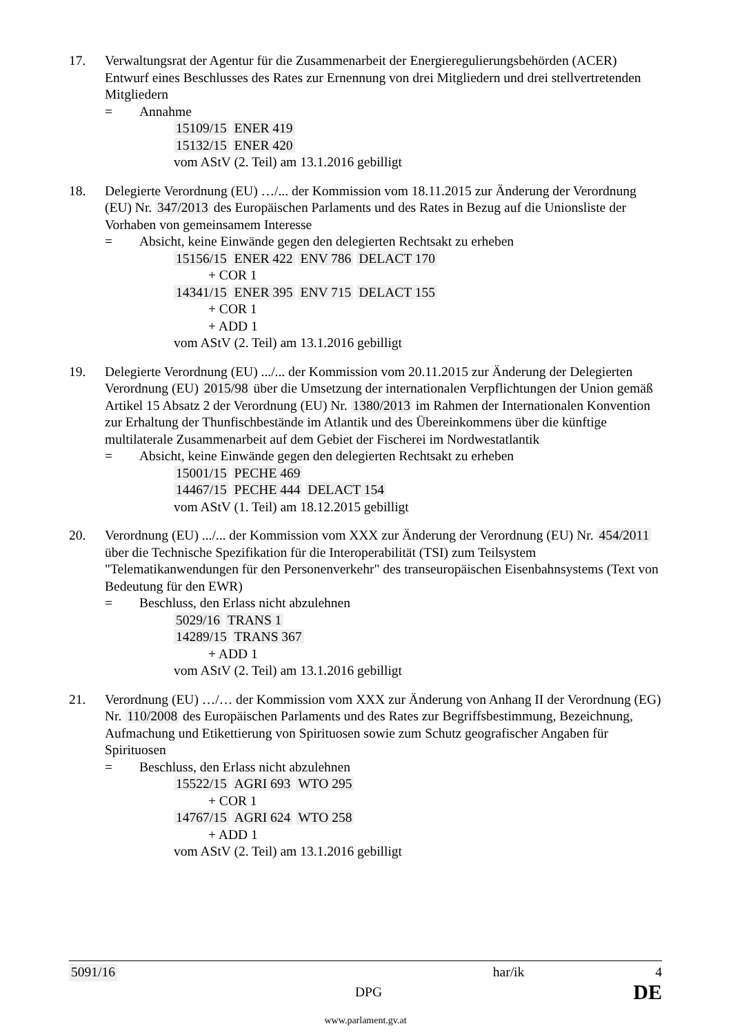17. Verwaltungsrat der Agentur für die Zusammenarbeit der Energieregulierungsbehörden (ACER)
Entwurf eines Beschlusses des Rates zur Ernennung von drei Mitgliedern und drei stellvertretenden Mitgliedern
= Annahme
15109/15 ENER 419
15132/15 ENER 420
vom AStV (2. Teil) am 13.1.2016 gebilligt
18. Delegierte Verordnung (EU) …/... der Kommission vom 18.11.2015 zur Änderung der Verordnung (EU) Nr. 347/2013 des Europäischen Parlaments und des Rates in Bezug auf die Unionsliste der Vorhaben von gemeinsamem Interesse
= Absicht, keine Einwände gegen den delegierten Rechtsakt zu erheben
15156/15 ENER 422 ENV 786 DELACT 170
+ COR 1
14341/15 ENER 395 ENV 715 DELACT 155
+ COR 1
+ ADD 1
vom AStV (2. Teil) am 13.1.2016 gebilligt
19. Delegierte Verordnung (EU) .../... der Kommission vom 20.11.2015 zur Änderung der Delegierten Verordnung (EU) 2015/98 über die Umsetzung der internationalen Verpflichtungen der Union gemäß Artikel 15 Absatz 2 der Verordnung (EU) Nr. 1380/2013 im Rahmen der Internationalen Konvention zur Erhaltung der Thunfischbestände im Atlantik und des Übereinkommens über die künftige multilaterale Zusammenarbeit auf dem Gebiet der Fischerei im Nordwestatlantik
= Absicht, keine Einwände gegen den delegierten Rechtsakt zu erheben
15001/15 PECHE 469
14467/15 PECHE 444 DELACT 154
vom AStV (1. Teil) am 18.12.2015 gebilligt
20. Verordnung (EU) .../... der Kommission vom XXX zur Änderung der Verordnung (EU) Nr. 454/2011 über die Technische Spezifikation für die Interoperabilität (TSI) zum Teilsystem "Telematikanwendungen für den Personenverkehr" des transeuropäischen Eisenbahnsystems (Text von Bedeutung für den EWR)
= Beschluss, den Erlass nicht abzulehnen
5029/16 TRANS 1
14289/15 TRANS 367
+ ADD 1
vom AStV (2. Teil) am 13.1.2016 gebilligt
21. Verordnung (EU) …/… der Kommission vom XXX zur Änderung von Anhang II der Verordnung (EG) Nr. 110/2008 des Europäischen Parlaments und des Rates zur Begriffsbestimmung, Bezeichnung, Aufmachung und Etikettierung von Spirituosen sowie zum Schutz geografischer Angaben für Spirituosen
= Beschluss, den Erlass nicht abzulehnen
15522/15 AGRI 693 WTO 295
+ COR 1
14767/15 AGRI 624 WTO 258
+ ADD 1
vom AStV (2. Teil) am 13.1.2016 gebilligt
5091/16 har/ik 4
DPG DE
www.parlament.gv.at